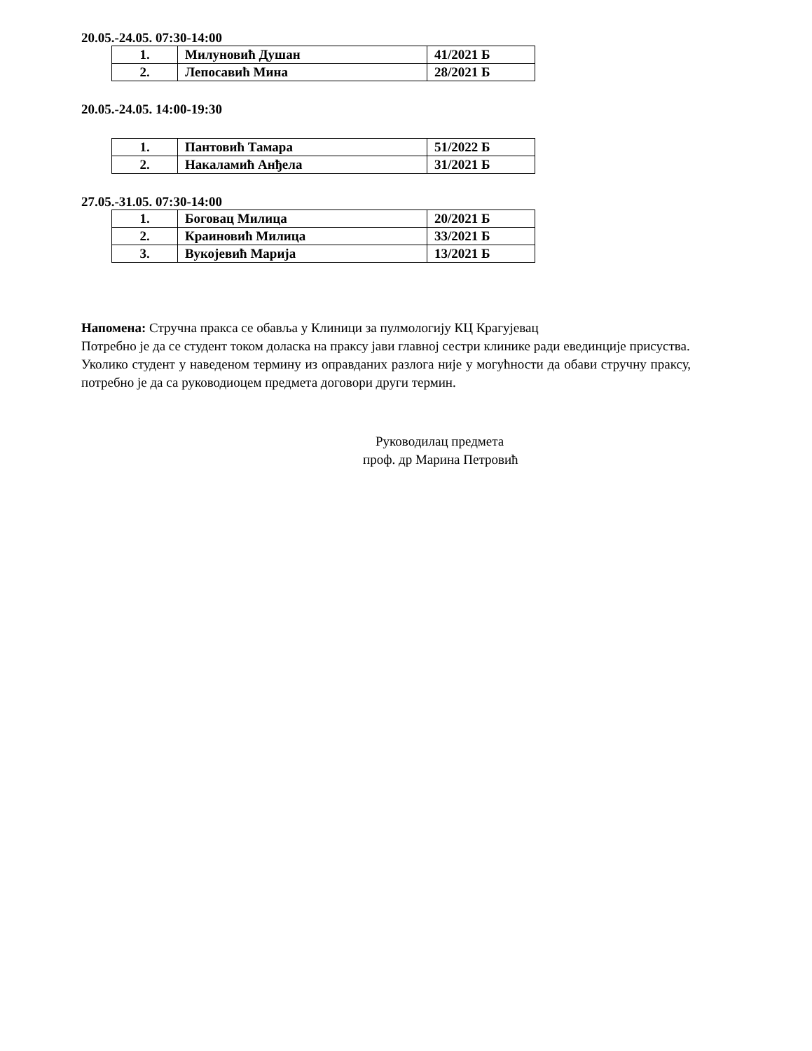20.05.-24.05. 07:30-14:00
| 1. | Милуновић Душан | 41/2021 Б |
| 2. | Лепосавић Мина | 28/2021 Б |
20.05.-24.05. 14:00-19:30
| 1. | Пантовић Тамара | 51/2022 Б |
| 2. | Накаламић Анђела | 31/2021 Б |
27.05.-31.05. 07:30-14:00
| 1. | Боговац Милица | 20/2021 Б |
| 2. | Краиновић Милица | 33/2021 Б |
| 3. | Вукојевић Марија | 13/2021 Б |
Напомена: Стручна пракса се обавља у Клиници за пулмологију КЦ Крагујевац
Потребно је да се студент током доласка на праксу јави главној сестри клинике ради евединције присуства.
Уколико студент у наведеном термину из оправданих разлога није у могућности да обави стручну праксу, потребно је да са руководиоцем предмета договори други термин.
Руководилац предмета
проф. др Марина Петровић